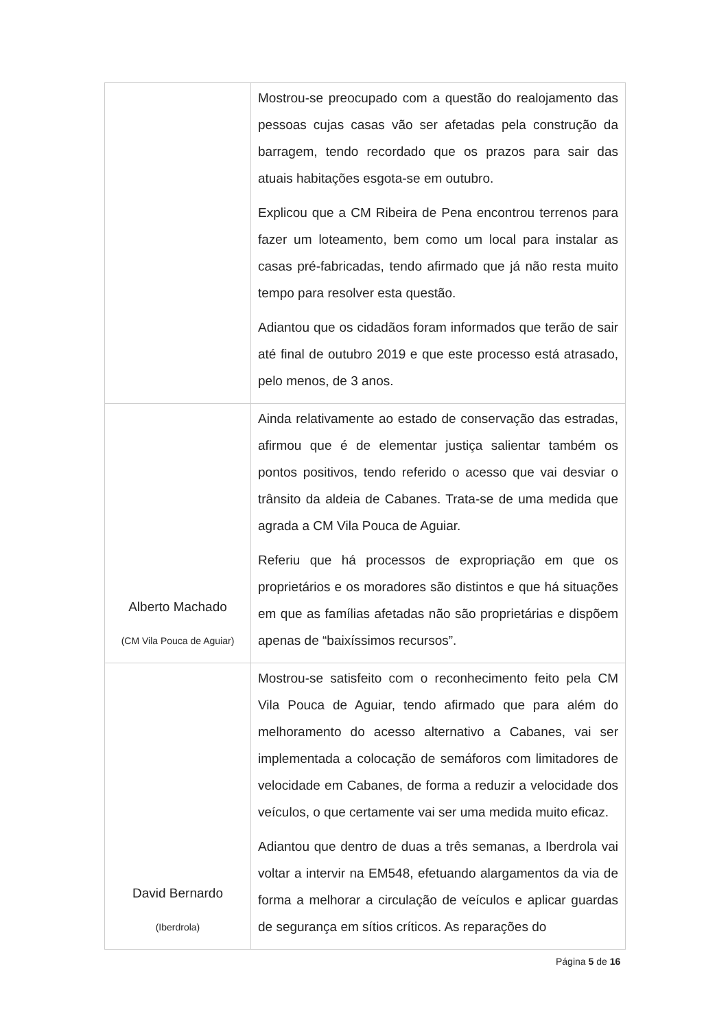| | Mostrou-se preocupado com a questão do realojamento das pessoas cujas casas vão ser afetadas pela construção da barragem, tendo recordado que os prazos para sair das atuais habitações esgota-se em outubro. Explicou que a CM Ribeira de Pena encontrou terrenos para fazer um loteamento, bem como um local para instalar as casas pré-fabricadas, tendo afirmado que já não resta muito tempo para resolver esta questão. Adiantou que os cidadãos foram informados que terão de sair até final de outubro 2019 e que este processo está atrasado, pelo menos, de 3 anos. |
| Alberto Machado (CM Vila Pouca de Aguiar) | Ainda relativamente ao estado de conservação das estradas, afirmou que é de elementar justiça salientar também os pontos positivos, tendo referido o acesso que vai desviar o trânsito da aldeia de Cabanes. Trata-se de uma medida que agrada a CM Vila Pouca de Aguiar. Referiu que há processos de expropriação em que os proprietários e os moradores são distintos e que há situações em que as famílias afetadas não são proprietárias e dispõem apenas de “baixíssimos recursos”. |
| David Bernardo (Iberdrola) | Mostrou-se satisfeito com o reconhecimento feito pela CM Vila Pouca de Aguiar, tendo afirmado que para além do melhoramento do acesso alternativo a Cabanes, vai ser implementada a colocação de semáforos com limitadores de velocidade em Cabanes, de forma a reduzir a velocidade dos veículos, o que certamente vai ser uma medida muito eficaz. Adiantou que dentro de duas a três semanas, a Iberdrola vai voltar a intervir na EM548, efetuando alargamentos da via de forma a melhorar a circulação de veículos e aplicar guardas de segurança em sítios críticos. As reparações do |
Página 5 de 16